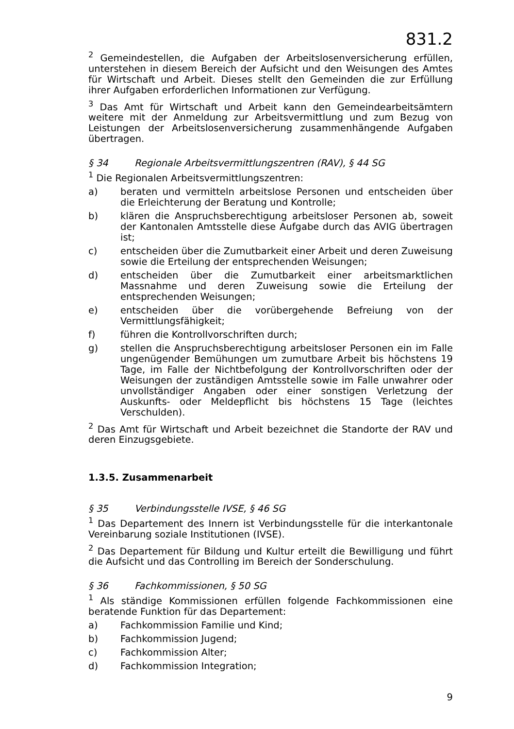831.2
<sup>2</sup> Gemeindestellen, die Aufgaben der Arbeitslosenversicherung erfüllen, unterstehen in diesem Bereich der Aufsicht und den Weisungen des Amtes für Wirtschaft und Arbeit. Dieses stellt den Gemeinden die zur Erfüllung ihrer Aufgaben erforderlichen Informationen zur Verfügung.
<sup>3</sup> Das Amt für Wirtschaft und Arbeit kann den Gemeindearbeitsämtern weitere mit der Anmeldung zur Arbeitsvermittlung und zum Bezug von Leistungen der Arbeitslosenversicherung zusammenhängende Aufgaben übertragen.
§ 34 Regionale Arbeitsvermittlungszentren (RAV), § 44 SG
<sup>1</sup> Die Regionalen Arbeitsvermittlungszentren:
a) beraten und vermitteln arbeitslose Personen und entscheiden über die Erleichterung der Beratung und Kontrolle;
b) klären die Anspruchsberechtigung arbeitsloser Personen ab, soweit der Kantonalen Amtsstelle diese Aufgabe durch das AVIG übertragen ist;
c) entscheiden über die Zumutbarkeit einer Arbeit und deren Zuweisung sowie die Erteilung der entsprechenden Weisungen;
d) entscheiden über die Zumutbarkeit einer arbeitsmarktlichen Massnahme und deren Zuweisung sowie die Erteilung der entsprechenden Weisungen;
e) entscheiden über die vorübergehende Befreiung von der Vermittlungsfähigkeit;
f) führen die Kontrollvorschriften durch;
g) stellen die Anspruchsberechtigung arbeitsloser Personen ein im Falle ungenügender Bemühungen um zumutbare Arbeit bis höchstens 19 Tage, im Falle der Nichtbefolgung der Kontrollvorschriften oder der Weisungen der zuständigen Amtsstelle sowie im Falle unwahrer oder unvollständiger Angaben oder einer sonstigen Verletzung der Auskunfts- oder Meldepflicht bis höchstens 15 Tage (leichtes Verschulden).
<sup>2</sup> Das Amt für Wirtschaft und Arbeit bezeichnet die Standorte der RAV und deren Einzugsgebiete.
1.3.5. Zusammenarbeit
§ 35 Verbindungsstelle IVSE, § 46 SG
<sup>1</sup> Das Departement des Innern ist Verbindungsstelle für die interkantonale Vereinbarung soziale Institutionen (IVSE).
<sup>2</sup> Das Departement für Bildung und Kultur erteilt die Bewilligung und führt die Aufsicht und das Controlling im Bereich der Sonderschulung.
§ 36 Fachkommissionen, § 50 SG
<sup>1</sup> Als ständige Kommissionen erfüllen folgende Fachkommissionen eine beratende Funktion für das Departement:
a) Fachkommission Familie und Kind;
b) Fachkommission Jugend;
c) Fachkommission Alter;
d) Fachkommission Integration;
9